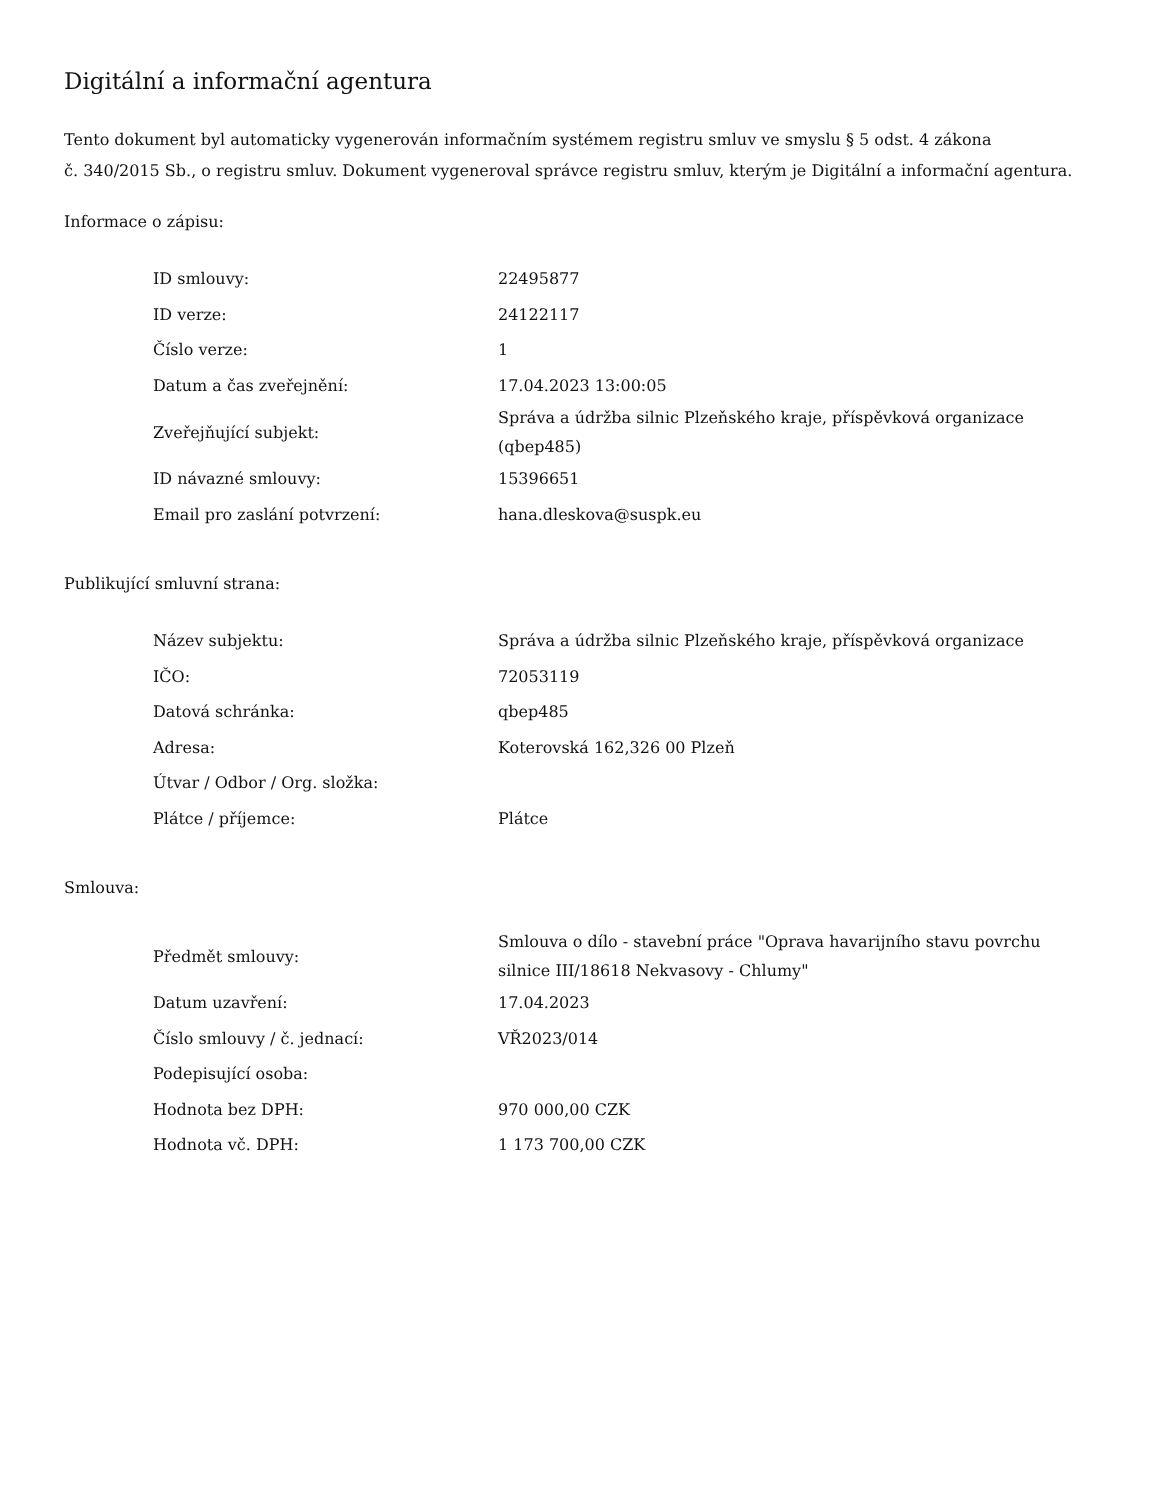Digitální a informační agentura
Tento dokument byl automaticky vygenerován informačním systémem registru smluv ve smyslu § 5 odst. 4 zákona
č. 340/2015 Sb., o registru smluv. Dokument vygeneroval správce registru smluv, kterým je Digitální a informační agentura.
Informace o zápisu:
| ID smlouvy: | 22495877 |
| ID verze: | 24122117 |
| Číslo verze: | 1 |
| Datum a čas zveřejnění: | 17.04.2023 13:00:05 |
| Zveřejňující subjekt: | Správa a údržba silnic Plzeňského kraje, příspěvková organizace (qbep485) |
| ID návazné smlouvy: | 15396651 |
| Email pro zaslání potvrzení: | hana.dleskova@suspk.eu |
Publikující smluvní strana:
| Název subjektu: | Správa a údržba silnic Plzeňského kraje, příspěvková organizace |
| IČO: | 72053119 |
| Datová schránka: | qbep485 |
| Adresa: | Koterovská 162,326 00 Plzeň |
| Útvar / Odbor / Org. složka: | |
| Plátce / příjemce: | Plátce |
Smlouva:
| Předmět smlouvy: | Smlouva o dílo - stavební práce "Oprava havarijního stavu povrchu silnice III/18618 Nekvasovy - Chlumy" |
| Datum uzavření: | 17.04.2023 |
| Číslo smlouvy / č. jednací: | VŘ2023/014 |
| Podepisující osoba: | |
| Hodnota bez DPH: | 970 000,00 CZK |
| Hodnota vč. DPH: | 1 173 700,00 CZK |